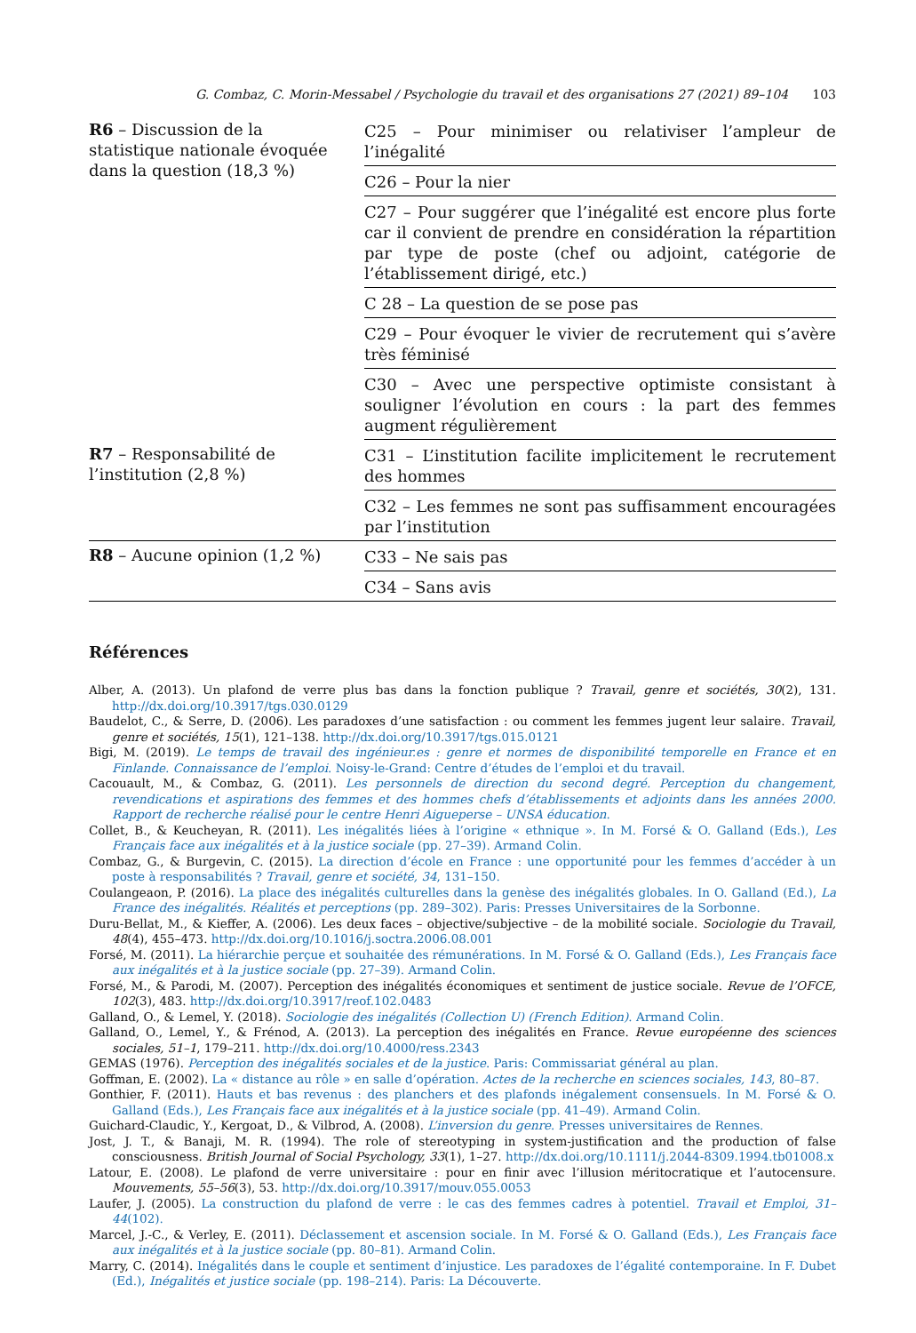G. Combaz, C. Morin-Messabel / Psychologie du travail et des organisations 27 (2021) 89–104 103
| R6 – Discussion de la statistique nationale évoquée dans la question (18,3 %) | C25 – Pour minimiser ou relativiser l’ampleur de l’inégalité |
| | C26 – Pour la nier |
| | C27 – Pour suggérer que l’inégalité est encore plus forte car il convient de prendre en considération la répartition par type de poste (chef ou adjoint, catégorie de l’établissement dirigé, etc.) |
| | C 28 – La question de se pose pas |
| | C29 – Pour évoquer le vivier de recrutement qui s’avère très féminisé |
| | C30 – Avec une perspective optimiste consistant à souligner l’évolution en cours : la part des femmes augment régulièrement |
| R7 – Responsabilité de l’institution (2,8 %) | C31 – L’institution facilite implicitement le recrutement des hommes |
| | C32 – Les femmes ne sont pas suffisamment encouragées par l’institution |
| R8 – Aucune opinion (1,2 %) | C33 – Ne sais pas |
| | C34 – Sans avis |
Références
Alber, A. (2013). Un plafond de verre plus bas dans la fonction publique ? Travail, genre et sociétés, 30(2), 131. http://dx.doi.org/10.3917/tgs.030.0129
Baudelot, C., & Serre, D. (2006). Les paradoxes d’une satisfaction : ou comment les femmes jugent leur salaire. Travail, genre et sociétés, 15(1), 121–138. http://dx.doi.org/10.3917/tgs.015.0121
Bigi, M. (2019). Le temps de travail des ingénieur.es : genre et normes de disponibilité temporelle en France et en Finlande. Connaissance de l’emploi. Noisy-le-Grand: Centre d’études de l’emploi et du travail.
Cacouault, M., & Combaz, G. (2011). Les personnels de direction du second degré. Perception du changement, revendications et aspirations des femmes et des hommes chefs d’établissements et adjoints dans les années 2000. Rapport de recherche réalisé pour le centre Henri Aigueperse – UNSA éducation.
Collet, B., & Keucheyan, R. (2011). Les inégalités liées à l’origine « ethnique ». In M. Forsé & O. Galland (Eds.), Les Français face aux inégalités et à la justice sociale (pp. 27–39). Armand Colin.
Combaz, G., & Burgevin, C. (2015). La direction d’école en France : une opportunité pour les femmes d’accéder à un poste à responsabilités ? Travail, genre et société, 34, 131–150.
Coulangeaon, P. (2016). La place des inégalités culturelles dans la genèse des inégalités globales. In O. Galland (Ed.), La France des inégalités. Réalités et perceptions (pp. 289–302). Paris: Presses Universitaires de la Sorbonne.
Duru-Bellat, M., & Kieffer, A. (2006). Les deux faces – objective/subjective – de la mobilité sociale. Sociologie du Travail, 48(4), 455–473. http://dx.doi.org/10.1016/j.soctra.2006.08.001
Forsé, M. (2011). La hiérarchie perçue et souhaitée des rémunérations. In M. Forsé & O. Galland (Eds.), Les Français face aux inégalités et à la justice sociale (pp. 27–39). Armand Colin.
Forsé, M., & Parodi, M. (2007). Perception des inégalités économiques et sentiment de justice sociale. Revue de l’OFCE, 102(3), 483. http://dx.doi.org/10.3917/reof.102.0483
Galland, O., & Lemel, Y. (2018). Sociologie des inégalités (Collection U) (French Edition). Armand Colin.
Galland, O., Lemel, Y., & Frénod, A. (2013). La perception des inégalités en France. Revue européenne des sciences sociales, 51–1, 179–211. http://dx.doi.org/10.4000/ress.2343
GEMAS (1976). Perception des inégalités sociales et de la justice. Paris: Commissariat général au plan.
Goffman, E. (2002). La « distance au rôle » en salle d’opération. Actes de la recherche en sciences sociales, 143, 80–87.
Gonthier, F. (2011). Hauts et bas revenus : des planchers et des plafonds inégalement consensuels. In M. Forsé & O. Galland (Eds.), Les Français face aux inégalités et à la justice sociale (pp. 41–49). Armand Colin.
Guichard-Claudic, Y., Kergoat, D., & Vilbrod, A. (2008). L’inversion du genre. Presses universitaires de Rennes.
Jost, J. T., & Banaji, M. R. (1994). The role of stereotyping in system-justification and the production of false consciousness. British Journal of Social Psychology, 33(1), 1–27. http://dx.doi.org/10.1111/j.2044-8309.1994.tb01008.x
Latour, E. (2008). Le plafond de verre universitaire : pour en finir avec l’illusion méritocratique et l’autocensure. Mouvements, 55–56(3), 53. http://dx.doi.org/10.3917/mouv.055.0053
Laufer, J. (2005). La construction du plafond de verre : le cas des femmes cadres à potentiel. Travail et Emploi, 31–44(102).
Marcel, J.-C., & Verley, E. (2011). Déclassement et ascension sociale. In M. Forsé & O. Galland (Eds.), Les Français face aux inégalités et à la justice sociale (pp. 80–81). Armand Colin.
Marry, C. (2014). Inégalités dans le couple et sentiment d’injustice. Les paradoxes de l’égalité contemporaine. In F. Dubet (Ed.), Inégalités et justice sociale (pp. 198–214). Paris: La Découverte.